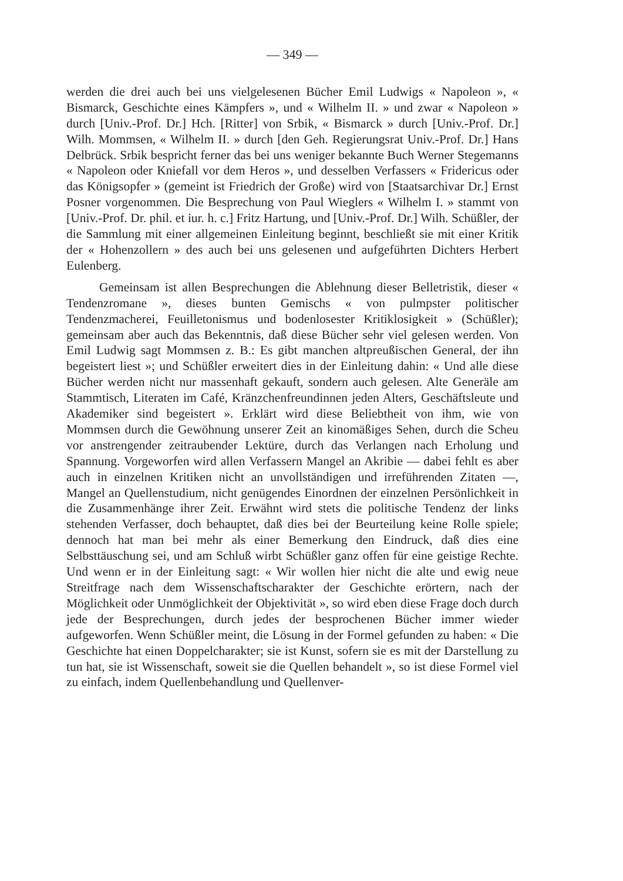— 349 —
werden die drei auch bei uns vielgelesenen Bücher Emil Ludwigs « Napoleon », « Bismarck, Geschichte eines Kämpfers », und « Wilhelm II. » und zwar « Napoleon » durch [Univ.-Prof. Dr.] Hch. [Ritter] von Srbik, « Bismarck » durch [Univ.-Prof. Dr.] Wilh. Mommsen, « Wilhelm II. » durch [den Geh. Regierungsrat Univ.-Prof. Dr.] Hans Delbrück. Srbik bespricht ferner das bei uns weniger bekannte Buch Werner Stegemanns « Napoleon oder Kniefall vor dem Heros », und desselben Verfassers « Fridericus oder das Königsopfer » (gemeint ist Friedrich der Große) wird von [Staatsarchivar Dr.] Ernst Posner vorgenommen. Die Besprechung von Paul Wieglers « Wilhelm I. » stammt von [Univ.-Prof. Dr. phil. et iur. h. c.] Fritz Hartung, und [Univ.-Prof. Dr.] Wilh. Schüßler, der die Sammlung mit einer allgemeinen Einleitung beginnt, beschließt sie mit einer Kritik der « Hohenzollern » des auch bei uns gelesenen und aufgeführten Dichters Herbert Eulenberg.
Gemeinsam ist allen Besprechungen die Ablehnung dieser Belletristik, dieser « Tendenzromane », dieses bunten Gemischs « von pulmpster politischer Tendenzmacherei, Feuilletonismus und bodenlosester Kritiklosigkeit » (Schüßler); gemeinsam aber auch das Bekenntnis, daß diese Bücher sehr viel gelesen werden. Von Emil Ludwig sagt Mommsen z. B.: Es gibt manchen altpreußischen General, der ihn begeistert liest »; und Schüßler erweitert dies in der Einleitung dahin: « Und alle diese Bücher werden nicht nur massenhaft gekauft, sondern auch gelesen. Alte Generäle am Stammtisch, Literaten im Café, Kränzchenfreundinnen jeden Alters, Geschäftsleute und Akademiker sind begeistert ». Erklärt wird diese Beliebtheit von ihm, wie von Mommsen durch die Gewöhnung unserer Zeit an kinomäßiges Sehen, durch die Scheu vor anstrengender zeitraubender Lektüre, durch das Verlangen nach Erholung und Spannung. Vorgeworfen wird allen Verfassern Mangel an Akribie — dabei fehlt es aber auch in einzelnen Kritiken nicht an unvollständigen und irreführenden Zitaten —, Mangel an Quellenstudium, nicht genügendes Einordnen der einzelnen Persönlichkeit in die Zusammenhänge ihrer Zeit. Erwähnt wird stets die politische Tendenz der links stehenden Verfasser, doch behauptet, daß dies bei der Beurteilung keine Rolle spiele; dennoch hat man bei mehr als einer Bemerkung den Eindruck, daß dies eine Selbsttäuschung sei, und am Schluß wirbt Schüßler ganz offen für eine geistige Rechte. Und wenn er in der Einleitung sagt: « Wir wollen hier nicht die alte und ewig neue Streitfrage nach dem Wissenschaftscharakter der Geschichte erörtern, nach der Möglichkeit oder Unmöglichkeit der Objektivität », so wird eben diese Frage doch durch jede der Besprechungen, durch jedes der besprochenen Bücher immer wieder aufgeworfen. Wenn Schüßler meint, die Lösung in der Formel gefunden zu haben: « Die Geschichte hat einen Doppelcharakter; sie ist Kunst, sofern sie es mit der Darstellung zu tun hat, sie ist Wissenschaft, soweit sie die Quellen behandelt », so ist diese Formel viel zu einfach, indem Quellenbehandlung und Quellenver-